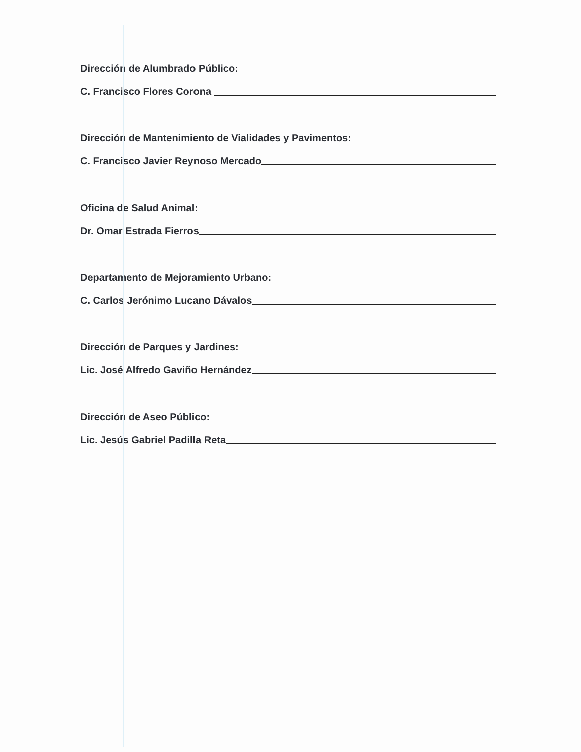Dirección de Alumbrado Público:
C. Francisco Flores Corona
Dirección de Mantenimiento de Vialidades y Pavimentos:
C. Francisco Javier Reynoso Mercado
Oficina de Salud Animal:
Dr. Omar Estrada Fierros
Departamento de Mejoramiento Urbano:
C. Carlos Jerónimo Lucano Dávalos
Dirección de Parques y Jardines:
Lic. José Alfredo Gaviño Hernández
Dirección de Aseo Público:
Lic. Jesús Gabriel Padilla Reta